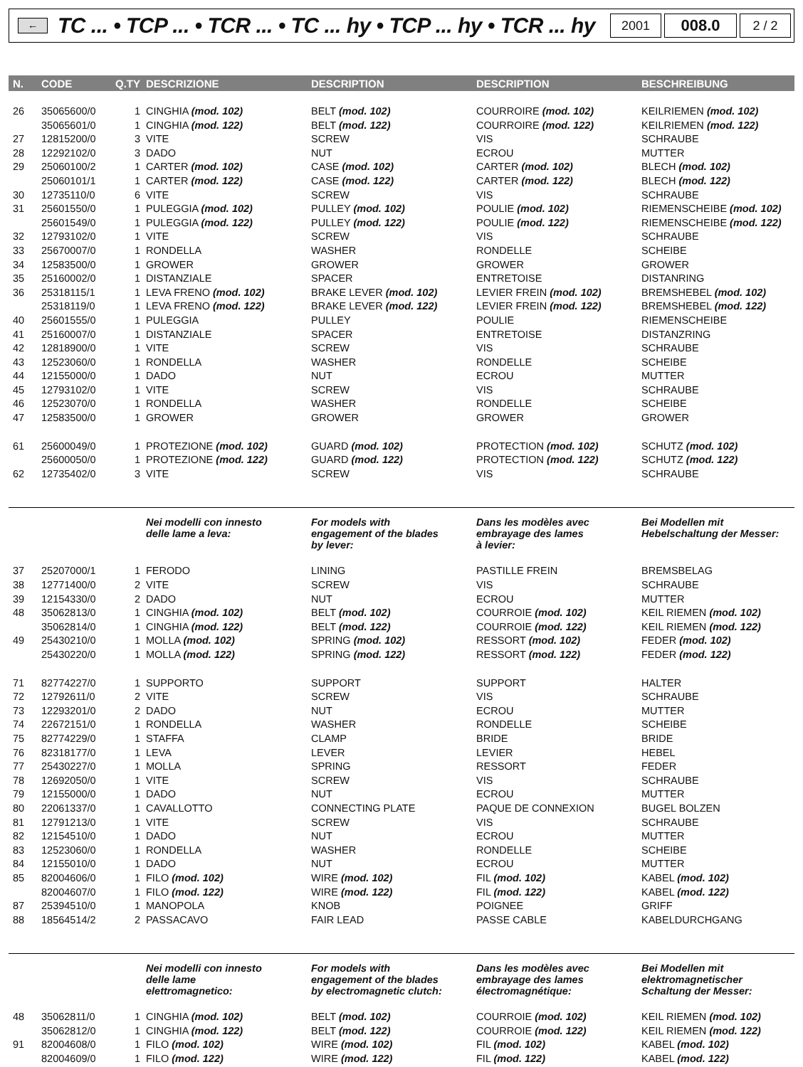←
TC ... • TCP ... • TCR ... • TC ... hy • TCP ... hy • TCR ... hy
2001
008.0
2 / 2
| N. | CODE | Q.TY | DESCRIZIONE | DESCRIPTION | DESCRIPTION | BESCHREIBUNG |
| --- | --- | --- | --- | --- | --- | --- |
| 26 | 35065600/0 | 1 | CINGHIA (mod. 102) | BELT (mod. 102) | COURROIRE (mod. 102) | KEILRIEMEN (mod. 102) |
| | 35065601/0 | 1 | CINGHIA (mod. 122) | BELT (mod. 122) | COURROIRE (mod. 122) | KEILRIEMEN (mod. 122) |
| 27 | 12815200/0 | 3 | VITE | SCREW | VIS | SCHRAUBE |
| 28 | 12292102/0 | 3 | DADO | NUT | ECROU | MUTTER |
| 29 | 25060100/2 | 1 | CARTER (mod. 102) | CASE (mod. 102) | CARTER (mod. 102) | BLECH (mod. 102) |
| | 25060101/1 | 1 | CARTER (mod. 122) | CASE (mod. 122) | CARTER (mod. 122) | BLECH (mod. 122) |
| 30 | 12735110/0 | 6 | VITE | SCREW | VIS | SCHRAUBE |
| 31 | 25601550/0 | 1 | PULEGGIA (mod. 102) | PULLEY (mod. 102) | POULIE (mod. 102) | RIEMENSCHEIBE (mod. 102) |
| | 25601549/0 | 1 | PULEGGIA (mod. 122) | PULLEY (mod. 122) | POULIE (mod. 122) | RIEMENSCHEIBE (mod. 122) |
| 32 | 12793102/0 | 1 | VITE | SCREW | VIS | SCHRAUBE |
| 33 | 25670007/0 | 1 | RONDELLA | WASHER | RONDELLE | SCHEIBE |
| 34 | 12583500/0 | 1 | GROWER | GROWER | GROWER | GROWER |
| 35 | 25160002/0 | 1 | DISTANZIALE | SPACER | ENTRETOISE | DISTANRING |
| 36 | 25318115/1 | 1 | LEVA FRENO (mod. 102) | BRAKE LEVER (mod. 102) | LEVIER FREIN (mod. 102) | BREMSHEBEL (mod. 102) |
| | 25318119/0 | 1 | LEVA FRENO (mod. 122) | BRAKE LEVER (mod. 122) | LEVIER FREIN (mod. 122) | BREMSHEBEL (mod. 122) |
| 40 | 25601555/0 | 1 | PULEGGIA | PULLEY | POULIE | RIEMENSCHEIBE |
| 41 | 25160007/0 | 1 | DISTANZIALE | SPACER | ENTRETOISE | DISTANZRING |
| 42 | 12818900/0 | 1 | VITE | SCREW | VIS | SCHRAUBE |
| 43 | 12523060/0 | 1 | RONDELLA | WASHER | RONDELLE | SCHEIBE |
| 44 | 12155000/0 | 1 | DADO | NUT | ECROU | MUTTER |
| 45 | 12793102/0 | 1 | VITE | SCREW | VIS | SCHRAUBE |
| 46 | 12523070/0 | 1 | RONDELLA | WASHER | RONDELLE | SCHEIBE |
| 47 | 12583500/0 | 1 | GROWER | GROWER | GROWER | GROWER |
| 61 | 25600049/0 | 1 | PROTEZIONE (mod. 102) | GUARD (mod. 102) | PROTECTION (mod. 102) | SCHUTZ (mod. 102) |
| | 25600050/0 | 1 | PROTEZIONE (mod. 122) | GUARD (mod. 122) | PROTECTION (mod. 122) | SCHUTZ (mod. 122) |
| 62 | 12735402/0 | 3 | VITE | SCREW | VIS | SCHRAUBE |
| | | | Nei modelli con innesto delle lame a leva: | For models with engagement of the blades by lever: | Dans les modèles avec embrayage des lames à levier: | Bei Modellen mit Hebelschaltung der Messer: |
| 37 | 25207000/1 | 1 | FERODO | LINING | PASTILLE FREIN | BREMSBELAG |
| 38 | 12771400/0 | 2 | VITE | SCREW | VIS | SCHRAUBE |
| 39 | 12154330/0 | 2 | DADO | NUT | ECROU | MUTTER |
| 48 | 35062813/0 | 1 | CINGHIA (mod. 102) | BELT (mod. 102) | COURROIE (mod. 102) | KEIL RIEMEN (mod. 102) |
| | 35062814/0 | 1 | CINGHIA (mod. 122) | BELT (mod. 122) | COURROIE (mod. 122) | KEIL RIEMEN (mod. 122) |
| 49 | 25430210/0 | 1 | MOLLA (mod. 102) | SPRING (mod. 102) | RESSORT (mod. 102) | FEDER (mod. 102) |
| | 25430220/0 | 1 | MOLLA (mod. 122) | SPRING (mod. 122) | RESSORT (mod. 122) | FEDER (mod. 122) |
| 71 | 82774227/0 | 1 | SUPPORTO | SUPPORT | SUPPORT | HALTER |
| 72 | 12792611/0 | 2 | VITE | SCREW | VIS | SCHRAUBE |
| 73 | 12293201/0 | 2 | DADO | NUT | ECROU | MUTTER |
| 74 | 22672151/0 | 1 | RONDELLA | WASHER | RONDELLE | SCHEIBE |
| 75 | 82774229/0 | 1 | STAFFA | CLAMP | BRIDE | BRIDE |
| 76 | 82318177/0 | 1 | LEVA | LEVER | LEVIER | HEBEL |
| 77 | 25430227/0 | 1 | MOLLA | SPRING | RESSORT | FEDER |
| 78 | 12692050/0 | 1 | VITE | SCREW | VIS | SCHRAUBE |
| 79 | 12155000/0 | 1 | DADO | NUT | ECROU | MUTTER |
| 80 | 22061337/0 | 1 | CAVALLOTTO | CONNECTING PLATE | PAQUE DE CONNEXION | BUGEL BOLZEN |
| 81 | 12791213/0 | 1 | VITE | SCREW | VIS | SCHRAUBE |
| 82 | 12154510/0 | 1 | DADO | NUT | ECROU | MUTTER |
| 83 | 12523060/0 | 1 | RONDELLA | WASHER | RONDELLE | SCHEIBE |
| 84 | 12155010/0 | 1 | DADO | NUT | ECROU | MUTTER |
| 85 | 82004606/0 | 1 | FILO (mod. 102) | WIRE (mod. 102) | FIL (mod. 102) | KABEL (mod. 102) |
| | 82004607/0 | 1 | FILO (mod. 122) | WIRE (mod. 122) | FIL (mod. 122) | KABEL (mod. 122) |
| 87 | 25394510/0 | 1 | MANOPOLA | KNOB | POIGNEE | GRIFF |
| 88 | 18564514/2 | 2 | PASSACAVO | FAIR LEAD | PASSE CABLE | KABELDURCHGANG |
| | | | Nei modelli con innesto delle lame elettromagnetico: | For models with engagement of the blades by electromagnetic clutch: | Dans les modèles avec embrayage des lames électromagnétique: | Bei Modellen mit elektromagnetischer Schaltung der Messer: |
| 48 | 35062811/0 | 1 | CINGHIA (mod. 102) | BELT (mod. 102) | COURROIE (mod. 102) | KEIL RIEMEN (mod. 102) |
| | 35062812/0 | 1 | CINGHIA (mod. 122) | BELT (mod. 122) | COURROIE (mod. 122) | KEIL RIEMEN (mod. 122) |
| 91 | 82004608/0 | 1 | FILO (mod. 102) | WIRE (mod. 102) | FIL (mod. 102) | KABEL (mod. 102) |
| | 82004609/0 | 1 | FILO (mod. 122) | WIRE (mod. 122) | FIL (mod. 122) | KABEL (mod. 122) |